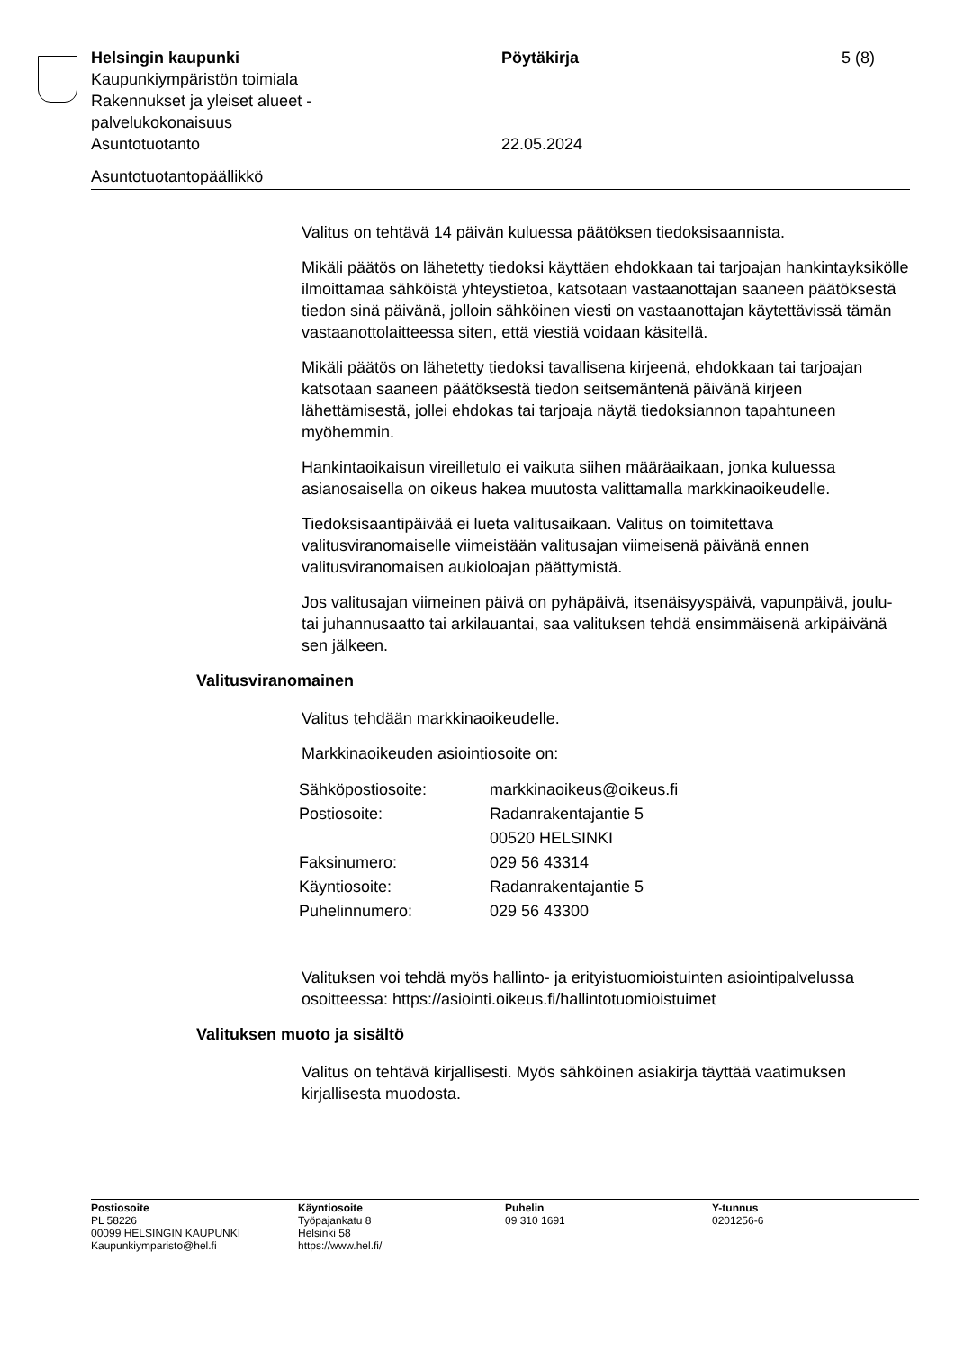Helsingin kaupunki Pöytäkirja 5 (8)
Kaupunkiympäristön toimiala
Rakennukset ja yleiset alueet -
palvelukokonaisuus
Asuntotuotanto 22.05.2024
Asuntotuotantopäällikkö
Valitus on tehtävä 14 päivän kuluessa päätöksen tiedoksisaannista.
Mikäli päätös on lähetetty tiedoksi käyttäen ehdokkaan tai tarjoajan hankintayksikölle ilmoittamaa sähköistä yhteystietoa, katsotaan vastaanottajan saaneen päätöksestä tiedon sinä päivänä, jolloin sähköinen viesti on vastaanottajan käytettävissä tämän vastaanottolaitteessa siten, että viestiä voidaan käsitellä.
Mikäli päätös on lähetetty tiedoksi tavallisena kirjeenä, ehdokkaan tai tarjoajan katsotaan saaneen päätöksestä tiedon seitsemäntenä päivänä kirjeen lähettämisestä, jollei ehdokas tai tarjoaja näytä tiedoksiannon tapahtuneen myöhemmin.
Hankintaoikaisun vireilletulo ei vaikuta siihen määräaikaan, jonka kuluessa asianosaisella on oikeus hakea muutosta valittamalla markkinaoikeudelle.
Tiedoksisaantipäivää ei lueta valitusaikaan. Valitus on toimitettava valitusviranomaiselle viimeistään valitusajan viimeisenä päivänä ennen valitusviranomaisen aukioloajan päättymistä.
Jos valitusajan viimeinen päivä on pyhäpäivä, itsenäisyyspäivä, vapunpäivä, joulu- tai juhannusaatto tai arkilauantai, saa valituksen tehdä ensimmäisenä arkipäivänä sen jälkeen.
Valitusviranomainen
Valitus tehdään markkinaoikeudelle.
Markkinaoikeuden asiointiosoite on:
| Sähköpostiosoite: | markkinaoikeus@oikeus.fi |
| Postiosoite: | Radanrakentajantie 5 |
| | 00520 HELSINKI |
| Faksinumero: | 029 56 43314 |
| Käyntiosoite: | Radanrakentajantie 5 |
| Puhelinnumero: | 029 56 43300 |
Valituksen voi tehdä myös hallinto- ja erityistuomioistuinten asiointipalvelussa osoitteessa: https://asiointi.oikeus.fi/hallintotuomioistuimet
Valituksen muoto ja sisältö
Valitus on tehtävä kirjallisesti. Myös sähköinen asiakirja täyttää vaatimuksen kirjallisesta muodosta.
Postiosoite
PL 58226
00099 HELSINGIN KAUPUNKI
Kaupunkiymparisto@hel.fi
Käyntiosoite
Työpajankatu 8
Helsinki 58
https://www.hel.fi/
Puhelin
09 310 1691
Y-tunnus
0201256-6